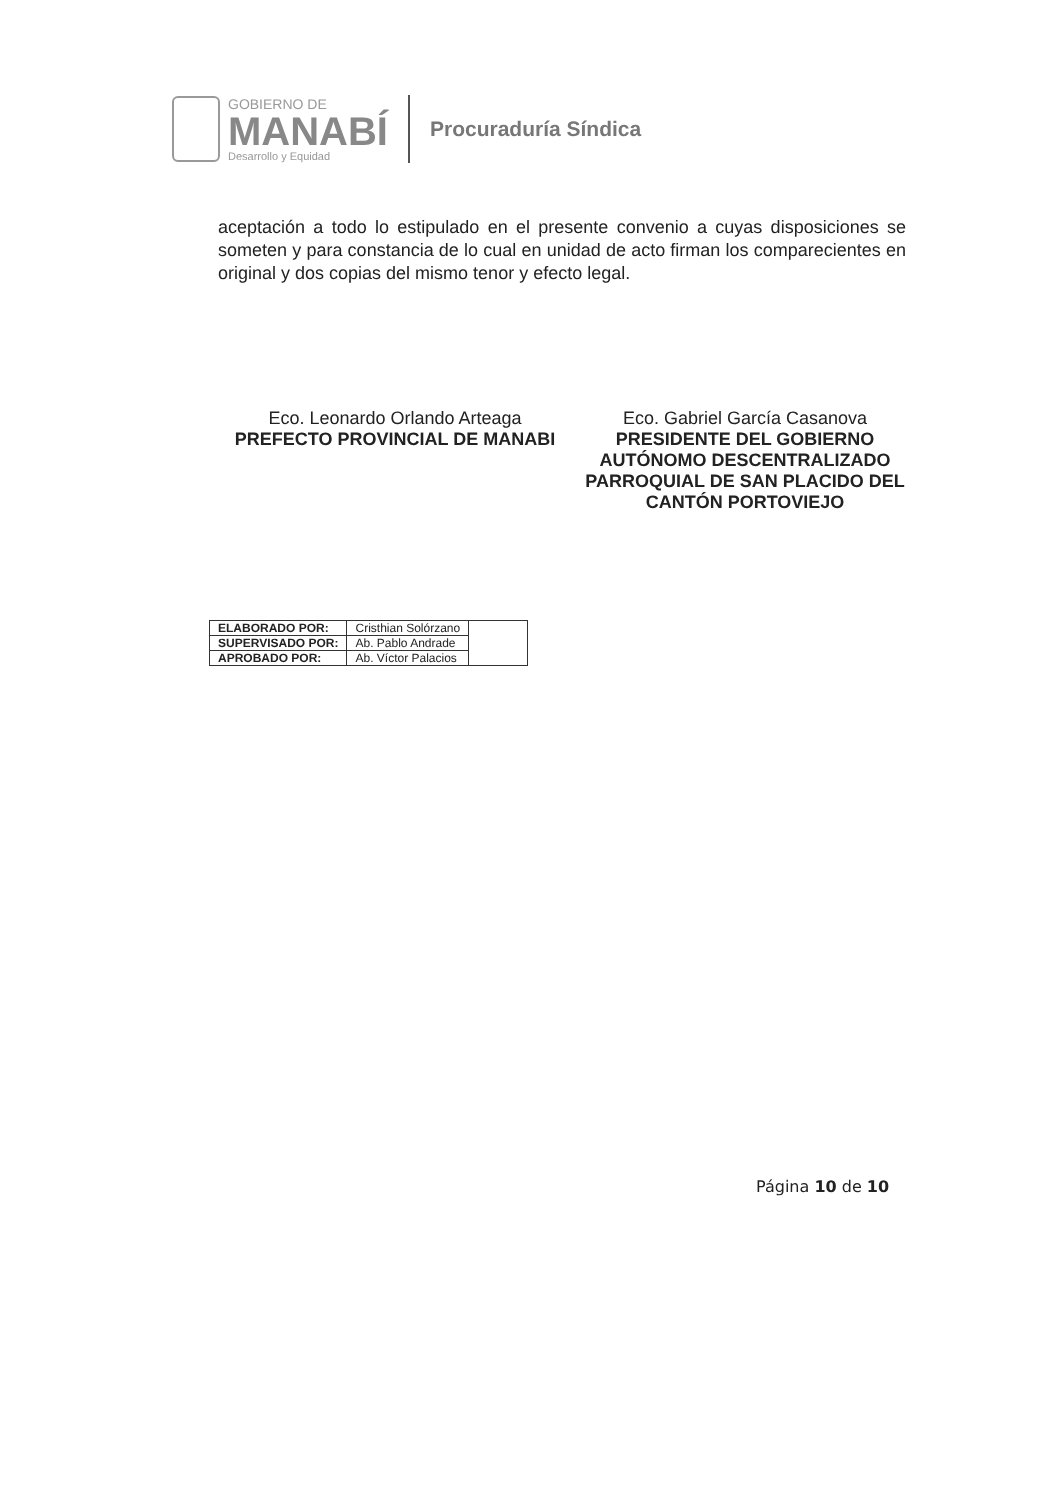GOBIERNO DE
MANABÍ
Desarrollo y Equidad
Procuraduría Síndica
aceptación a todo lo estipulado en el presente convenio a cuyas disposiciones se someten y para constancia de lo cual en unidad de acto firman los comparecientes en original y dos copias del mismo tenor y efecto legal.
Eco. Leonardo Orlando Arteaga
PREFECTO PROVINCIAL DE MANABI
Eco. Gabriel García Casanova
PRESIDENTE DEL GOBIERNO AUTÓNOMO DESCENTRALIZADO PARROQUIAL DE SAN PLACIDO DEL CANTÓN PORTOVIEJO
| ELABORADO POR: | Cristhian Solórzano | |
| SUPERVISADO POR: | Ab. Pablo Andrade | |
| APROBADO POR: | Ab. Víctor Palacios | |
Página 10 de 10